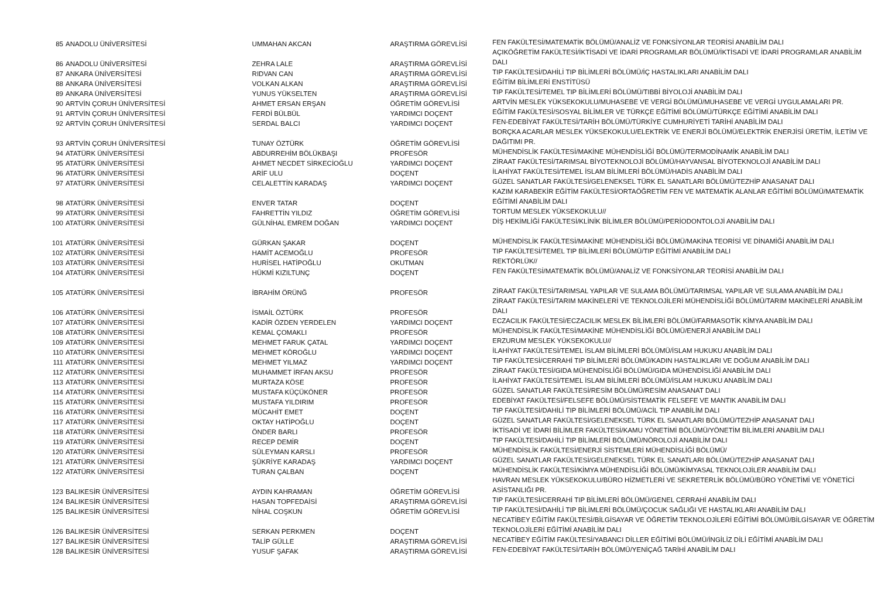| 85 | ANADOLU ÜNİVERSİTESİ | UMMAHAN AKCAN | ARAŞTIRMA GÖREVLİSİ | FEN FAKÜLTESİ/MATEMATİK BÖLÜMÜ/ANALİZ VE FONKSİYONLAR TEORİSİ ANABİLİM DALI |
| 86 | ANADOLU ÜNİVERSİTESİ | ZEHRA LALE | ARAŞTIRMA GÖREVLİSİ | AÇIKÖĞRETİM FAKÜLTESİ/İKTİSADİ VE İDARİ PROGRAMLAR BÖLÜMÜ/İKTİSADİ VE İDARİ PROGRAMLAR ANABİLİM DALI |
| 87 | ANKARA ÜNİVERSİTESİ | RIDVAN CAN | ARAŞTIRMA GÖREVLİSİ | TIP FAKÜLTESİ/DAHİLİ TIP BİLİMLERİ BÖLÜMÜ/İÇ HASTALIKLARI ANABİLİM DALI |
| 88 | ANKARA ÜNİVERSİTESİ | VOLKAN ALKAN | ARAŞTIRMA GÖREVLİSİ | EĞİTİM BİLİMLERİ ENSTİTÜSÜ |
| 89 | ANKARA ÜNİVERSİTESİ | YUNUS YÜKSELTEN | ARAŞTIRMA GÖREVLİSİ | TIP FAKÜLTESİ/TEMEL TIP BİLİMLERİ BÖLÜMÜ/TIBBİ BİYOLOJİ ANABİLİM DALI |
| 90 | ARTVİN ÇORUH ÜNİVERSİTESİ | AHMET ERSAN ERŞAN | ÖĞRETİM GÖREVLİSİ | ARTVİN MESLEK YÜKSEKOKULU/MUHASEBE VE VERGİ BÖLÜMÜ/MUHASEBE VE VERGİ UYGULAMALARI PR. |
| 91 | ARTVİN ÇORUH ÜNİVERSİTESİ | FERDİ BÜLBÜL | YARDIMCI DOÇENT | EĞİTİM FAKÜLTESİ/SOSYAL BİLİMLER VE TÜRKÇE EĞİTİMİ BÖLÜMÜ/TÜRKÇE EĞİTİMİ ANABİLİM DALI |
| 92 | ARTVİN ÇORUH ÜNİVERSİTESİ | SERDAL BALCI | YARDIMCI DOÇENT | FEN-EDEBİYAT FAKÜLTESİ/TARİH BÖLÜMÜ/TÜRKİYE CUMHURİYETİ TARİHİ ANABİLİM DALI |
| 93 | ARTVİN ÇORUH ÜNİVERSİTESİ | TUNAY ÖZTÜRK | ÖĞRETİM GÖREVLİSİ | BORÇKA ACARLAR MESLEK YÜKSEKOKULU/ELEKTRİK VE ENERJİ BÖLÜMÜ/ELEKTRİK ENERJİSİ ÜRETİM, İLETİM VE DAĞITIMI PR. |
| 94 | ATATÜRK ÜNİVERSİTESİ | ABDURREHİM BÖLÜKBAŞI | PROFESÖR | MÜHENDİSLİK FAKÜLTESİ/MAKİNE MÜHENDİSLİĞİ BÖLÜMÜ/TERMODİNAMİK ANABİLİM DALI |
| 95 | ATATÜRK ÜNİVERSİTESİ | AHMET NECDET SİRKECİOĞLU | YARDIMCI DOÇENT | ZİRAAT FAKÜLTESİ/TARIMSAL BİYOTEKNOLOJİ BÖLÜMÜ/HAYVANSAL BİYOTEKNOLOJİ ANABİLİM DALI |
| 96 | ATATÜRK ÜNİVERSİTESİ | ARİF ULU | DOÇENT | İLAHİYAT FAKÜLTESİ/TEMEL İSLAM BİLİMLERİ BÖLÜMÜ/HADİS ANABİLİM DALI |
| 97 | ATATÜRK ÜNİVERSİTESİ | CELALETTİN KARADAŞ | YARDIMCI DOÇENT | GÜZEL SANATLAR FAKÜLTESİ/GELENEKSEL TÜRK EL SANATLARI BÖLÜMÜ/TEZHİP ANASANAT DALI |
| 98 | ATATÜRK ÜNİVERSİTESİ | ENVER TATAR | DOÇENT | KAZIM KARABEKİR EĞİTİM FAKÜLTESİ/ORTAÖĞRETİM FEN VE MATEMATİK ALANLAR EĞİTİMİ BÖLÜMÜ/MATEMATİK EĞİTİMİ ANABİLİM DALI |
| 99 | ATATÜRK ÜNİVERSİTESİ | FAHRETTİN YILDIZ | ÖĞRETİM GÖREVLİSİ | TORTUM MESLEK YÜKSEKOKULU// |
| 100 | ATATÜRK ÜNİVERSİTESİ | GÜLNİHAL EMREM DOĞAN | YARDIMCI DOÇENT | DİŞ HEKİMLİĞİ FAKÜLTESİ/KLİNİK BİLİMLER BÖLÜMÜ/PERİODONTOLOJİ ANABİLİM DALI |
| 101 | ATATÜRK ÜNİVERSİTESİ | GÜRKAN ŞAKAR | DOÇENT | MÜHENDİSLİK FAKÜLTESİ/MAKİNE MÜHENDİSLİĞİ BÖLÜMÜ/MAKİNA TEORİSİ VE DİNAMİĞİ ANABİLİM DALI |
| 102 | ATATÜRK ÜNİVERSİTESİ | HAMİT ACEMOĞLU | PROFESÖR | TIP FAKÜLTESİ/TEMEL TIP BİLİMLERİ BÖLÜMÜ/TIP EĞİTİMİ ANABİLİM DALI |
| 103 | ATATÜRK ÜNİVERSİTESİ | HURİSEL HATİPOĞLU | OKUTMAN | REKTÖRLÜK// |
| 104 | ATATÜRK ÜNİVERSİTESİ | HÜKMİ KIZILTUNÇ | DOÇENT | FEN FAKÜLTESİ/MATEMATİK BÖLÜMÜ/ANALİZ VE FONKSİYONLAR TEORİSİ ANABİLİM DALI |
| 105 | ATATÜRK ÜNİVERSİTESİ | İBRAHİM ÖRÜNĞ | PROFESÖR | ZİRAAT FAKÜLTESİ/TARIMSAL YAPILAR VE SULAMA BÖLÜMÜ/TARIMSAL YAPILAR VE SULAMA ANABİLİM DALI |
| 106 | ATATÜRK ÜNİVERSİTESİ | İSMAİL ÖZTÜRK | PROFESÖR | ZİRAAT FAKÜLTESİ/TARIM MAKİNELERİ VE TEKNOLOJİLERİ MÜHENDİSLİĞİ BÖLÜMÜ/TARIM MAKİNELERİ ANABİLİM DALI |
| 107 | ATATÜRK ÜNİVERSİTESİ | KADİR ÖZDEN YERDELEN | YARDIMCI DOÇENT | ECZACILIK FAKÜLTESİ/ECZACILIK MESLEK BİLİMLERİ BÖLÜMÜ/FARMASOTİK KİMYA ANABİLİM DALI |
| 108 | ATATÜRK ÜNİVERSİTESİ | KEMAL ÇOMAKLI | PROFESÖR | MÜHENDİSLİK FAKÜLTESİ/MAKİNE MÜHENDİSLİĞİ BÖLÜMÜ/ENERJİ ANABİLİM DALI |
| 109 | ATATÜRK ÜNİVERSİTESİ | MEHMET FARUK ÇATAL | YARDIMCI DOÇENT | ERZURUM MESLEK YÜKSEKOKULU// |
| 110 | ATATÜRK ÜNİVERSİTESİ | MEHMET KÖROĞLU | YARDIMCI DOÇENT | İLAHİYAT FAKÜLTESİ/TEMEL İSLAM BİLİMLERİ BÖLÜMÜ/İSLAM HUKUKU ANABİLİM DALI |
| 111 | ATATÜRK ÜNİVERSİTESİ | MEHMET YILMAZ | YARDIMCI DOÇENT | TIP FAKÜLTESİ/CERRAHİ TIP BİLİMLERİ BÖLÜMÜ/KADIN HASTALIKLARI VE DOĞUM ANABİLİM DALI |
| 112 | ATATÜRK ÜNİVERSİTESİ | MUHAMMET İRFAN AKSU | PROFESÖR | ZİRAAT FAKÜLTESİ/GIDA MÜHENDİSLİĞİ BÖLÜMÜ/GIDA MÜHENDİSLİĞİ ANABİLİM DALI |
| 113 | ATATÜRK ÜNİVERSİTESİ | MURTAZA KÖSE | PROFESÖR | İLAHİYAT FAKÜLTESİ/TEMEL İSLAM BİLİMLERİ BÖLÜMÜ/İSLAM HUKUKU ANABİLİM DALI |
| 114 | ATATÜRK ÜNİVERSİTESİ | MUSTAFA KÜÇÜKÖNER | PROFESÖR | GÜZEL SANATLAR FAKÜLTESİ/RESİM BÖLÜMÜ/RESİM ANASANAT DALI |
| 115 | ATATÜRK ÜNİVERSİTESİ | MUSTAFA YILDIRIM | PROFESÖR | EDEBİYAT FAKÜLTESİ/FELSEFE BÖLÜMÜ/SİSTEMATİK FELSEFE VE MANTIK ANABİLİM DALI |
| 116 | ATATÜRK ÜNİVERSİTESİ | MÜCAHİT EMET | DOÇENT | TIP FAKÜLTESİ/DAHİLİ TIP BİLİMLERİ BÖLÜMÜ/ACİL TIP ANABİLİM DALI |
| 117 | ATATÜRK ÜNİVERSİTESİ | OKTAY HATİPOĞLU | DOÇENT | GÜZEL SANATLAR FAKÜLTESİ/GELENEKSEL TÜRK EL SANATLARI BÖLÜMÜ/TEZHİP ANASANAT DALI |
| 118 | ATATÜRK ÜNİVERSİTESİ | ÖNDER BARLI | PROFESÖR | İKTİSADİ VE İDARİ BİLİMLER FAKÜLTESİ/KAMU YÖNETİMİ BÖLÜMÜ/YÖNETİM BİLİMLERİ ANABİLİM DALI |
| 119 | ATATÜRK ÜNİVERSİTESİ | RECEP DEMİR | DOÇENT | TIP FAKÜLTESİ/DAHİLİ TIP BİLİMLERİ BÖLÜMÜ/NÖROLOJİ ANABİLİM DALI |
| 120 | ATATÜRK ÜNİVERSİTESİ | SÜLEYMAN KARSLI | PROFESÖR | MÜHENDİSLİK FAKÜLTESİ/ENERJİ SİSTEMLERİ MÜHENDİSLİĞİ BÖLÜMÜ/ |
| 121 | ATATÜRK ÜNİVERSİTESİ | ŞÜKRİYE KARADAŞ | YARDIMCI DOÇENT | GÜZEL SANATLAR FAKÜLTESİ/GELENEKSEL TÜRK EL SANATLARI BÖLÜMÜ/TEZHİP ANASANAT DALI |
| 122 | ATATÜRK ÜNİVERSİTESİ | TURAN ÇALBAN | DOÇENT | MÜHENDİSLİK FAKÜLTESİ/KİMYA MÜHENDİSLİĞİ BÖLÜMÜ/KİMYASAL TEKNOLOJİLER ANABİLİM DALI |
| 123 | BALIKESİR ÜNİVERSİTESİ | AYDIN KAHRAMAN | ÖĞRETİM GÖREVLİSİ | HAVRAN MESLEK YÜKSEKOKULU/BÜRO HİZMETLERİ VE SEKRETERLİK BÖLÜMÜ/BÜRO YÖNETİMİ VE YÖNETİCİ ASİSTANLIĞI PR. |
| 124 | BALIKESİR ÜNİVERSİTESİ | HASAN TOPFEDAİSİ | ARAŞTIRMA GÖREVLİSİ | TIP FAKÜLTESİ/CERRAHİ TIP BİLİMLERİ BÖLÜMÜ/GENEL CERRAHİ ANABİLİM DALI |
| 125 | BALIKESİR ÜNİVERSİTESİ | NİHAL COŞKUN | ÖĞRETİM GÖREVLİSİ | TIP FAKÜLTESİ/DAHİLİ TIP BİLİMLERİ BÖLÜMÜ/ÇOCUK SAĞLIĞI VE HASTALIKLARI ANABİLİM DALI |
| 126 | BALIKESİR ÜNİVERSİTESİ | SERKAN PERKMEN | DOÇENT | NECATİBEY EĞİTİM FAKÜLTESİ/BİLGİSAYAR VE ÖĞRETİM TEKNOLOJİLERİ EĞİTİMİ BÖLÜMÜ/BİLGİSAYAR VE ÖĞRETİM TEKNOLOJİLERİ EĞİTİMİ ANABİLİM DALI |
| 127 | BALIKESİR ÜNİVERSİTESİ | TALİP GÜLLE | ARAŞTIRMA GÖREVLİSİ | NECATİBEY EĞİTİM FAKÜLTESİ/YABANCI DİLLER EĞİTİMİ BÖLÜMÜ/İNGİLİZ DİLİ EĞİTİMİ ANABİLİM DALI |
| 128 | BALIKESİR ÜNİVERSİTESİ | YUSUF ŞAFAK | ARAŞTIRMA GÖREVLİSİ | FEN-EDEBİYAT FAKÜLTESİ/TARİH BÖLÜMÜ/YENİÇAĞ TARİHİ ANABİLİM DALI |